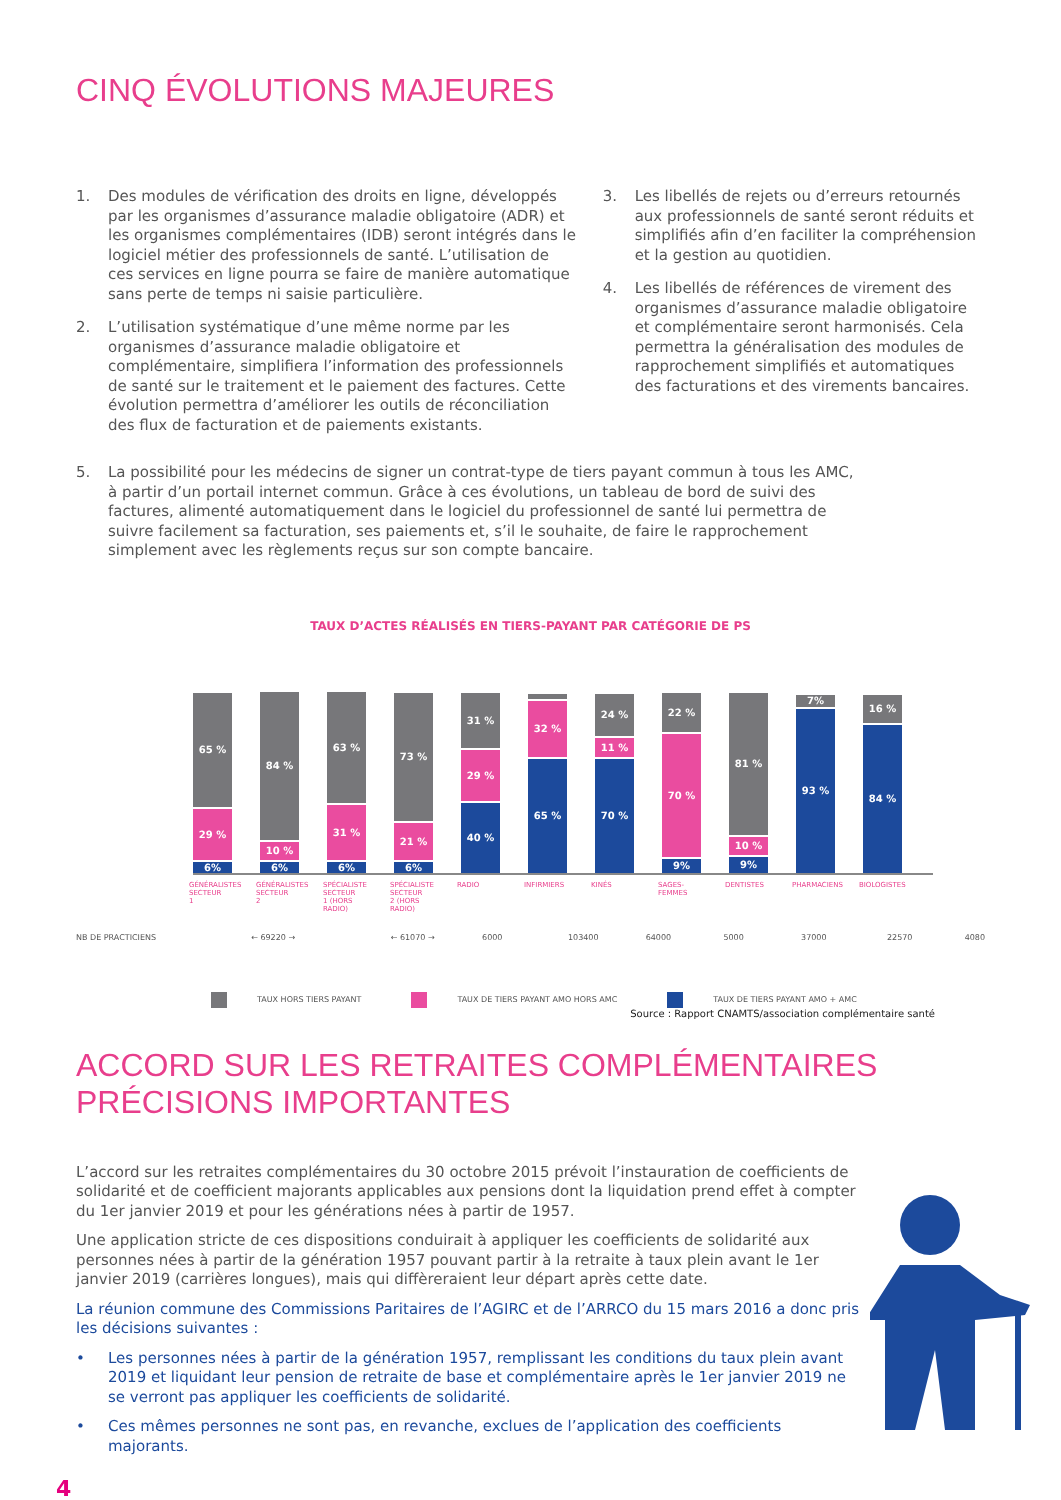CINQ ÉVOLUTIONS MAJEURES
1. Des modules de vérification des droits en ligne, développés par les organismes d’assurance maladie obligatoire (ADR) et les organismes complémentaires (IDB) seront intégrés dans le logiciel métier des professionnels de santé. L’utilisation de ces services en ligne pourra se faire de manière automatique sans perte de temps ni saisie particulière.
2. L’utilisation systématique d’une même norme par les organismes d’assurance maladie obligatoire et complémentaire, simplifiera l’information des professionnels de santé sur le traitement et le paiement des factures. Cette évolution permettra d’améliorer les outils de réconciliation des flux de facturation et de paiements existants.
3. Les libellés de rejets ou d’erreurs retournés aux professionnels de santé seront réduits et simplifiés afin d’en faciliter la compréhension et la gestion au quotidien.
4. Les libellés de références de virement des organismes d’assurance maladie obligatoire et complémentaire seront harmonisés. Cela permettra la généralisation des modules de rapprochement simplifiés et automatiques des facturations et des virements bancaires.
5. La possibilité pour les médecins de signer un contrat-type de tiers payant commun à tous les AMC, à partir d’un portail internet commun. Grâce à ces évolutions, un tableau de bord de suivi des factures, alimenté automatiquement dans le logiciel du professionnel de santé lui permettra de suivre facilement sa facturation, ses paiements et, s’il le souhaite, de faire le rapprochement simplement avec les règlements reçus sur son compte bancaire.
TAUX D’ACTES RÉALISÉS EN TIERS-PAYANT PAR CATÉGORIE DE PS
65 %
29 %
6%
84 %
10 %
6%
63 %
31 %
6%
73 %
21 %
6%
31 %
29 %
40 %
32 %
65 %
24 %
11 %
70 %
22 %
70 %
9%
81 %
10 %
9%
7%
93 %
16 %
84 %
GÉNÉRALISTES SECTEUR 1
GÉNÉRALISTES SECTEUR 2
SPÉCIALISTE SECTEUR 1 (HORS RADIO)
SPÉCIALISTE SECTEUR 2 (HORS RADIO)
RADIO INFIRMIERS
KINÉS SAGES-FEMMES
DENTISTES PHARMACIENS
BIOLOGISTES
NB DE PRACTICIENS ← 69220 → ← 61070 → 6000 103400 64000 5000 37000 22570 4080
TAUX HORS TIERS PAYANT TAUX DE TIERS PAYANT AMO HORS AMC TAUX DE TIERS PAYANT AMO + AMC
Source : Rapport CNAMTS/association complémentaire santé
ACCORD SUR LES RETRAITES COMPLÉMENTAIRES
PRÉCISIONS IMPORTANTES
L’accord sur les retraites complémentaires du 30 octobre 2015 prévoit l’instauration de coefficients de solidarité et de coefficient majorants applicables aux pensions dont la liquidation prend effet à compter du 1er janvier 2019 et pour les générations nées à partir de 1957.
Une application stricte de ces dispositions conduirait à appliquer les coefficients de solidarité aux personnes nées à partir de la génération 1957 pouvant partir à la retraite à taux plein avant le 1er janvier 2019 (carrières longues), mais qui diffèreraient leur départ après cette date.
La réunion commune des Commissions Paritaires de l’AGIRC et de l’ARRCO du 15 mars 2016 a donc pris les décisions suivantes :
• Les personnes nées à partir de la génération 1957, remplissant les conditions du taux plein avant 2019 et liquidant leur pension de retraite de base et complémentaire après le 1er janvier 2019 ne se verront pas appliquer les coefficients de solidarité.
• Ces mêmes personnes ne sont pas, en revanche, exclues de l’application des coefficients majorants.
4